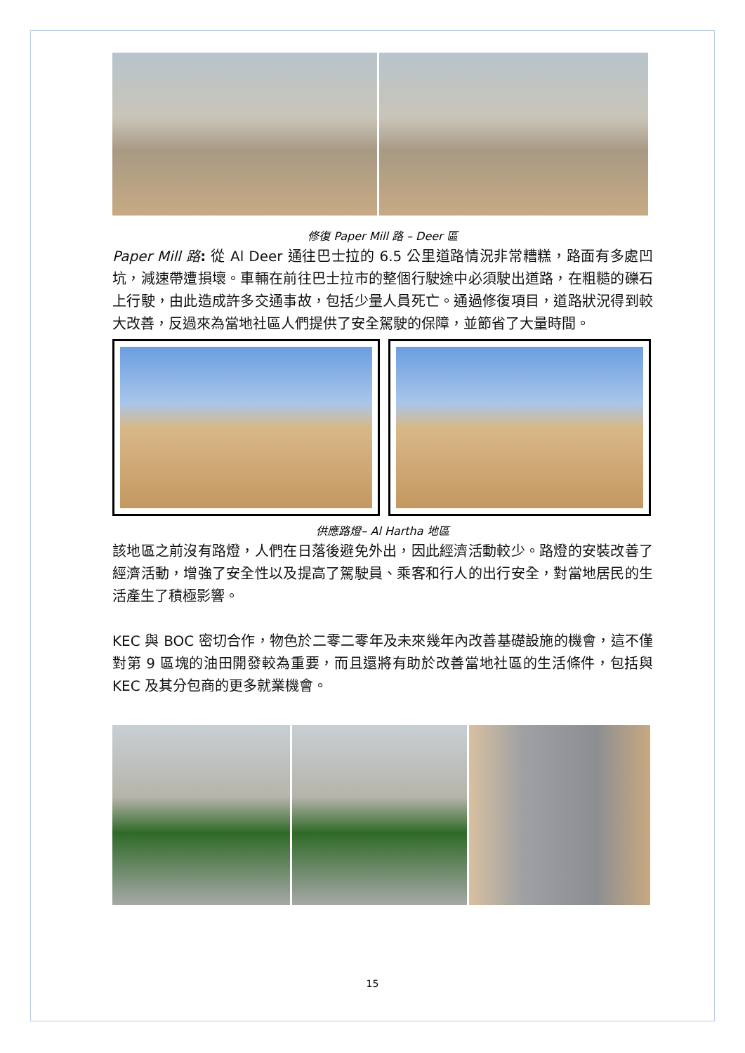修復 Paper Mill 路 – Deer 區
Paper Mill 路: 從 Al Deer 通往巴士拉的 6.5 公里道路情況非常糟糕，路面有多處凹坑，減速帶遭損壞。車輛在前往巴士拉市的整個行駛途中必須駛出道路，在粗糙的礫石上行駛，由此造成許多交通事故，包括少量人員死亡。通過修復項目，道路狀況得到較大改善，反過來為當地社區人們提供了安全駕駛的保障，並節省了大量時間。
供應路燈– Al Hartha 地區
該地區之前沒有路燈，人們在日落後避免外出，因此經濟活動較少。路燈的安裝改善了經濟活動，增強了安全性以及提高了駕駛員、乘客和行人的出行安全，對當地居民的生活產生了積極影響。
KEC 與 BOC 密切合作，物色於二零二零年及未來幾年內改善基礎設施的機會，這不僅對第 9 區塊的油田開發較為重要，而且還將有助於改善當地社區的生活條件，包括與 KEC 及其分包商的更多就業機會。
15